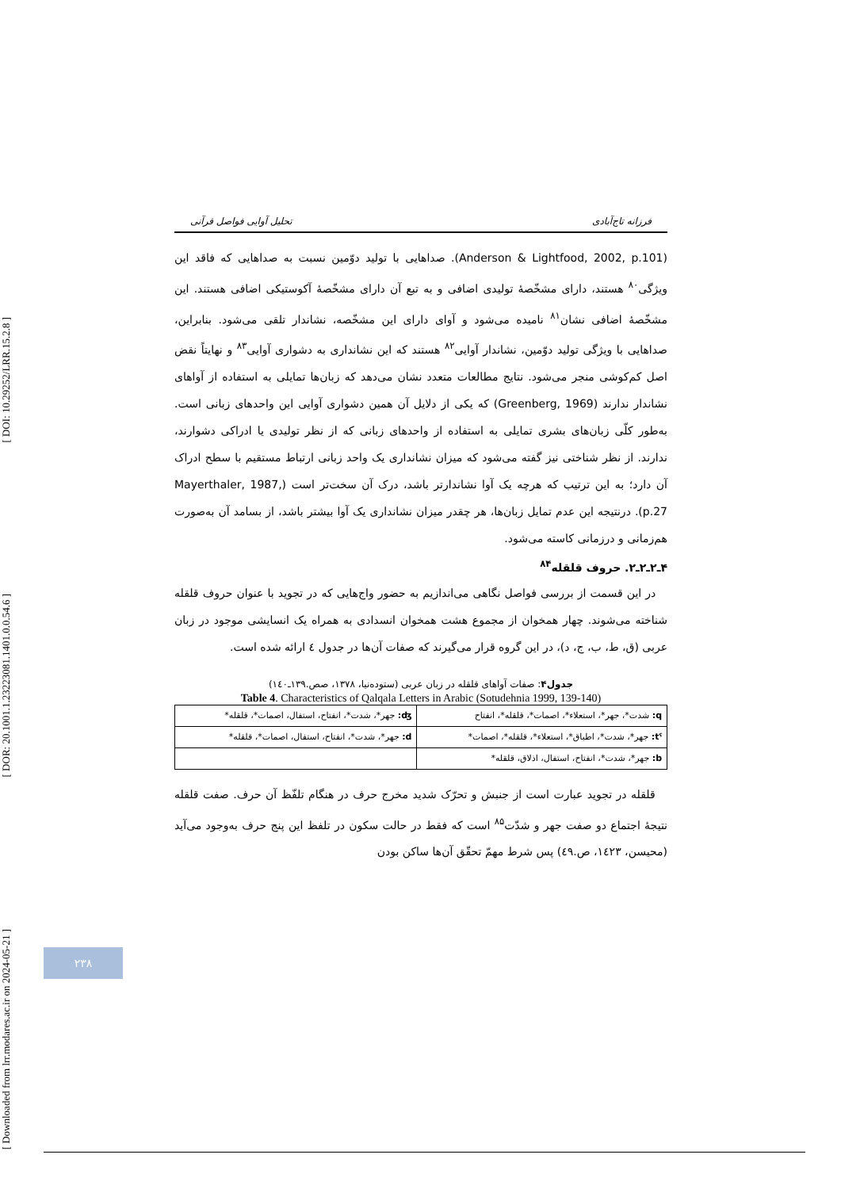[ DOI: 10.29252/LRR.15.2.8 ]
[ DOR: 20.1001.1.23223081.1401.0.0.54.6 ]
[ Downloaded from lrr.modares.ac.ir on 2024-05-21 ]
فرزانه تاج‌آبادی تحلیل آوایی فواصل قرآنی
(Anderson & Lightfood, 2002, p.101). صداهایی با تولید دوّمین نسبت به صداهایی که فاقد این ویژگی<sup>۸۰</sup> هستند، دارای مشخّصهٔ تولیدی اضافی و به تبع آن دارای مشخّصهٔ آکوستیکی اضافی هستند. این مشخّصهٔ اضافی نشان<sup>۸۱</sup> نامیده می‌شود و آوای دارای این مشخّصه، نشاندار تلقی می‌شود. بنابراین، صداهایی با ویژگی تولید دوّمین، نشاندار آوایی<sup>۸۲</sup> هستند که این نشانداری به دشواری آوایی<sup>۸۳</sup> و نهایتاً نقض اصل کم‌کوشی منجر می‌شود. نتایج مطالعات متعدد نشان می‌دهد که زبان‌ها تمایلی به استفاده از آواهای نشاندار ندارند (Greenberg, 1969) که یکی از دلایل آن همین دشواری آوایی این واحدهای زبانی است. به‌طور کلّی زبان‌های بشری تمایلی به استفاده از واحدهای زبانی که از نظر تولیدی یا ادراکی دشوارند، ندارند. از نظر شناختی نیز گفته می‌شود که میزان نشانداری یک واحد زبانی ارتباط مستقیم با سطح ادراک آن دارد؛ به این ترتیب که هرچه یک آوا نشاندارتر باشد، درک آن سخت‌تر است (Mayerthaler, 1987, p.27). درنتیجه این عدم تمایل زبان‌ها، هر چقدر میزان نشانداری یک آوا بیشتر باشد، از بسامد آن به‌صورت هم‌زمانی و درزمانی کاسته می‌شود.
۴ـ۲ـ۲ـ۲. حروف قلقله<sup>۸۴</sup>
در این قسمت از بررسی فواصل نگاهی می‌اندازیم به حضور واج‌هایی که در تجوید با عنوان حروف قلقله شناخته می‌شوند. چهار همخوان از مجموع هشت همخوان انسدادی به همراه یک انسایشی موجود در زبان عربی (ق، ط، ب، ج، د)، در این گروه قرار می‌گیرند که صفات آن‌ها در جدول ٤ ارائه شده است.
جدول۴: صفات آواهای قلقله در زبان عربی (ستوده‌نیا، ۱۳۷۸، صص.۱۳۹ـ۱٤۰)
Table 4. Characteristics of Qalqala Letters in Arabic (Sotudehnia 1999, 139-140)
| q: شدت*، جهر*، استعلاء*، اصمات*، قلقله*، انفتاح | ʤ: جهر*، شدت*، انفتاح، استفال، اصمات*، قلقله* |
| tˤ: جهر*، شدت*، اطباق*، استعلاء*، قلقله*، اصمات* | d: جهر*، شدت*، انفتاح، استفال، اصمات*، قلقله* |
| b: جهر*، شدت*، انفتاح، استفال، اذلاق، قلقله* | |
قلقله در تجوید عبارت است از جنبش و تحرّک شدید مخرج حرف در هنگام تلفّظ آن حرف. صفت قلقله نتیجهٔ اجتماع دو صفت جهر و شدّت<sup>۸۵</sup> است که فقط در حالت سکون در تلفظ این پنج حرف به‌وجود می‌آید (محیسن، ۱٤۲۳، ص.٤۹) پس شرط مهمّ تحقّق آن‌ها ساکن بودن
۲۳۸